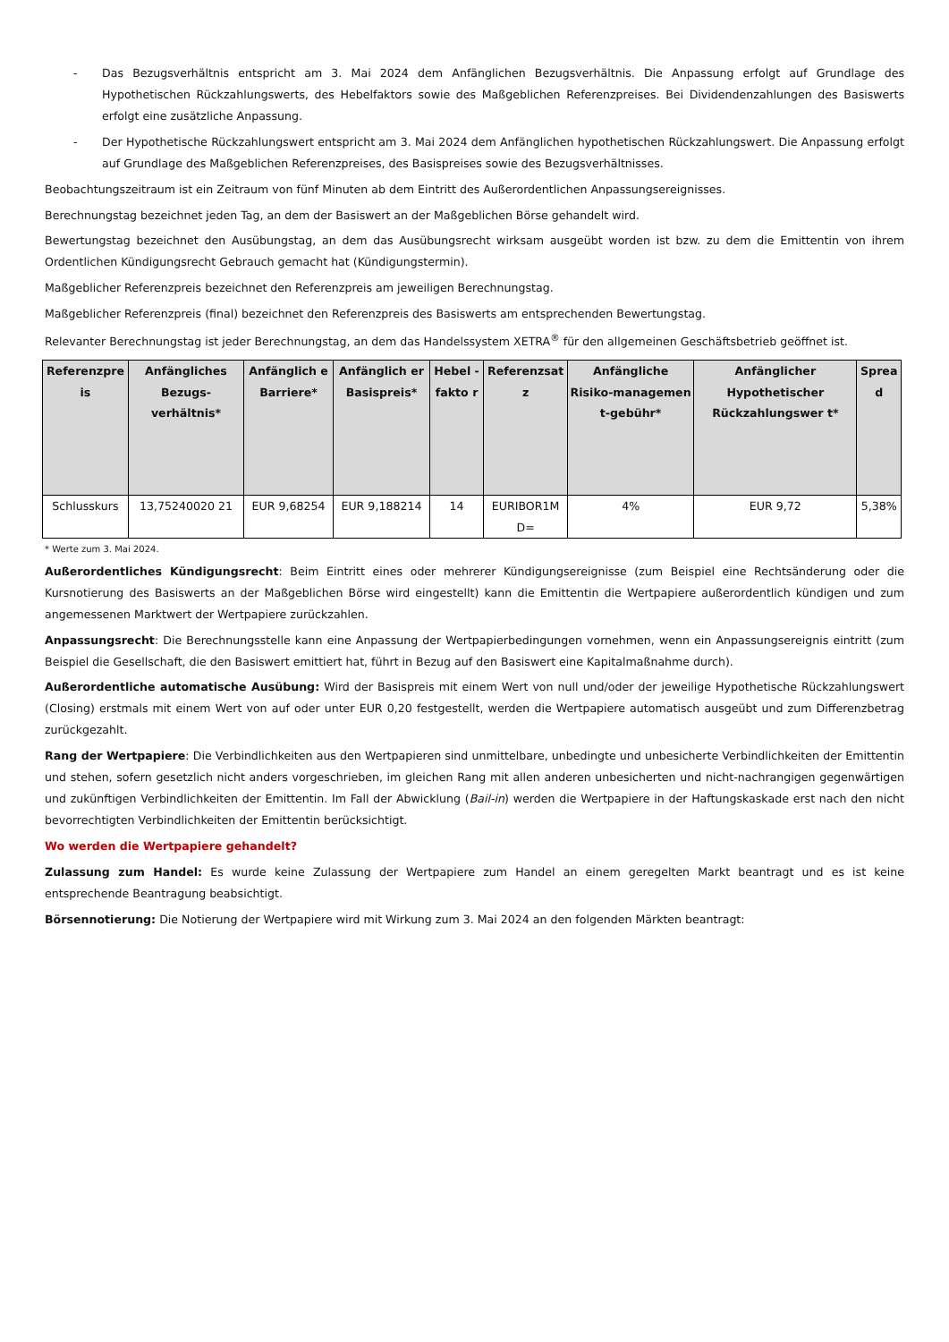- Das Bezugsverhältnis entspricht am 3. Mai 2024 dem Anfänglichen Bezugsverhältnis. Die Anpassung erfolgt auf Grundlage des Hypothetischen Rückzahlungswerts, des Hebelfaktors sowie des Maßgeblichen Referenzpreises. Bei Dividendenzahlungen des Basiswerts erfolgt eine zusätzliche Anpassung.
- Der Hypothetische Rückzahlungswert entspricht am 3. Mai 2024 dem Anfänglichen hypothetischen Rückzahlungswert. Die Anpassung erfolgt auf Grundlage des Maßgeblichen Referenzpreises, des Basispreises sowie des Bezugsverhältnisses.
Beobachtungszeitraum ist ein Zeitraum von fünf Minuten ab dem Eintritt des Außerordentlichen Anpassungsereignisses.
Berechnungstag bezeichnet jeden Tag, an dem der Basiswert an der Maßgeblichen Börse gehandelt wird.
Bewertungstag bezeichnet den Ausübungstag, an dem das Ausübungsrecht wirksam ausgeübt worden ist bzw. zu dem die Emittentin von ihrem Ordentlichen Kündigungsrecht Gebrauch gemacht hat (Kündigungstermin).
Maßgeblicher Referenzpreis bezeichnet den Referenzpreis am jeweiligen Berechnungstag.
Maßgeblicher Referenzpreis (final) bezeichnet den Referenzpreis des Basiswerts am entsprechenden Bewertungstag.
Relevanter Berechnungstag ist jeder Berechnungstag, an dem das Handelssystem XETRA<sup>®</sup> für den allgemeinen Geschäftsbetrieb geöffnet ist.
| Referenzpre is | Anfängliches Bezugs-verhältnis* | Anfänglich e Barriere* | Anfänglich er Basispreis* | Hebel - fakto r | Referenzsat z | Anfängliche Risiko-managemen t-gebühr* | Anfänglicher Hypothetischer Rückzahlungswer t* | Sprea d |
| --- | --- | --- | --- | --- | --- | --- | --- | --- |
| Schlusskurs | 13,75240020 21 | EUR 9,68254 | EUR 9,188214 | 14 | EURIBOR1M D= | 4% | EUR 9,72 | 5,38% |
* Werte zum 3. Mai 2024.
Außerordentliches Kündigungsrecht: Beim Eintritt eines oder mehrerer Kündigungsereignisse (zum Beispiel eine Rechtsänderung oder die Kursnotierung des Basiswerts an der Maßgeblichen Börse wird eingestellt) kann die Emittentin die Wertpapiere außerordentlich kündigen und zum angemessenen Marktwert der Wertpapiere zurückzahlen.
Anpassungsrecht: Die Berechnungsstelle kann eine Anpassung der Wertpapierbedingungen vornehmen, wenn ein Anpassungsereignis eintritt (zum Beispiel die Gesellschaft, die den Basiswert emittiert hat, führt in Bezug auf den Basiswert eine Kapitalmaßnahme durch).
Außerordentliche automatische Ausübung: Wird der Basispreis mit einem Wert von null und/oder der jeweilige Hypothetische Rückzahlungswert (Closing) erstmals mit einem Wert von auf oder unter EUR 0,20 festgestellt, werden die Wertpapiere automatisch ausgeübt und zum Differenzbetrag zurückgezahlt.
Rang der Wertpapiere: Die Verbindlichkeiten aus den Wertpapieren sind unmittelbare, unbedingte und unbesicherte Verbindlichkeiten der Emittentin und stehen, sofern gesetzlich nicht anders vorgeschrieben, im gleichen Rang mit allen anderen unbesicherten und nicht-nachrangigen gegenwärtigen und zukünftigen Verbindlichkeiten der Emittentin. Im Fall der Abwicklung (Bail-in) werden die Wertpapiere in der Haftungskaskade erst nach den nicht bevorrechtigten Verbindlichkeiten der Emittentin berücksichtigt.
Wo werden die Wertpapiere gehandelt?
Zulassung zum Handel: Es wurde keine Zulassung der Wertpapiere zum Handel an einem geregelten Markt beantragt und es ist keine entsprechende Beantragung beabsichtigt.
Börsennotierung: Die Notierung der Wertpapiere wird mit Wirkung zum 3. Mai 2024 an den folgenden Märkten beantragt: